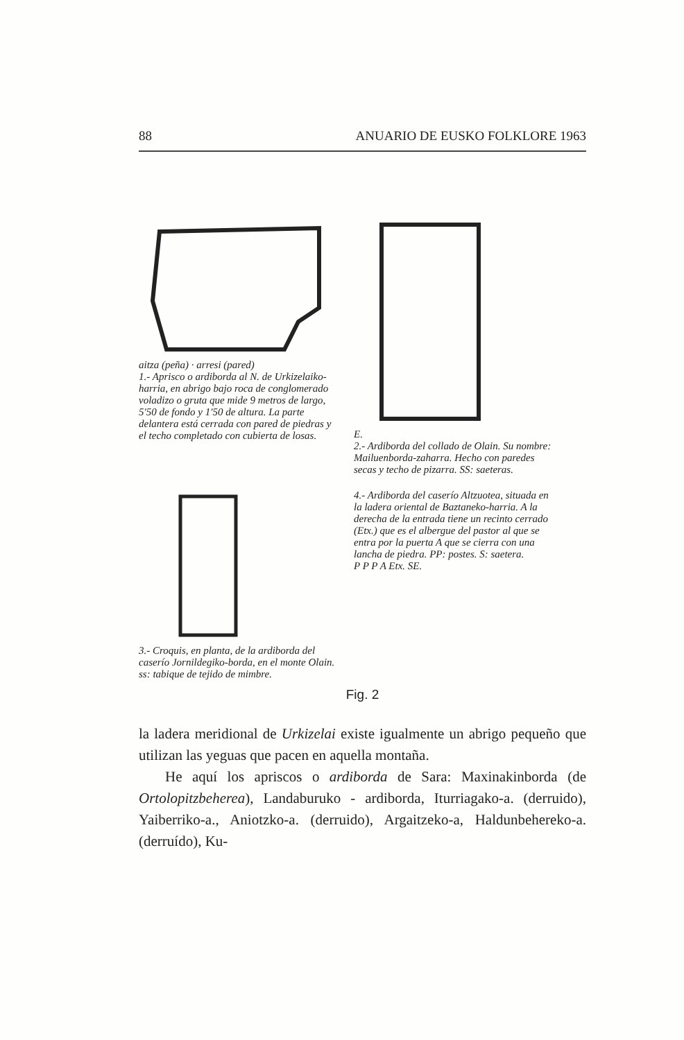88 ANUARIO DE EUSKO FOLKLORE 1963
aitza (peña) · arresi (pared)
1.- Aprisco o ardiborda al N. de Urkizelaiko-harria, en abrigo bajo roca de conglomerado voladizo o gruta que mide 9 metros de largo, 5'50 de fondo y 1'50 de altura. La parte delantera está cerrada con pared de piedras y el techo completado con cubierta de losas.
E.
2.- Ardiborda del collado de Olain. Su nombre: Mailuenborda-zaharra. Hecho con paredes secas y techo de pizarra. SS: saeteras.
3.- Croquis, en planta, de la ardiborda del caserío Jornildegiko-borda, en el monte Olain. ss: tabique de tejido de mimbre.
4.- Ardiborda del caserío Altzuotea, situada en la ladera oriental de Baztaneko-harria. A la derecha de la entrada tiene un recinto cerrado (Etx.) que es el albergue del pastor al que se entra por la puerta A que se cierra con una lancha de piedra. PP: postes. S: saetera.
P P P A Etx. SE.
Fig. 2
la ladera meridional de Urkizelai existe igualmente un abrigo pequeño que utilizan las yeguas que pacen en aquella montaña.
He aquí los apriscos o ardiborda de Sara: Maxinakinborda (de Ortolopitzbeherea), Landaburuko - ardiborda, Iturriagako-a. (derruido), Yaiberriko-a., Aniotzko-a. (derruido), Argaitzeko-a, Haldunbeherekо-a. (derruído), Ku-